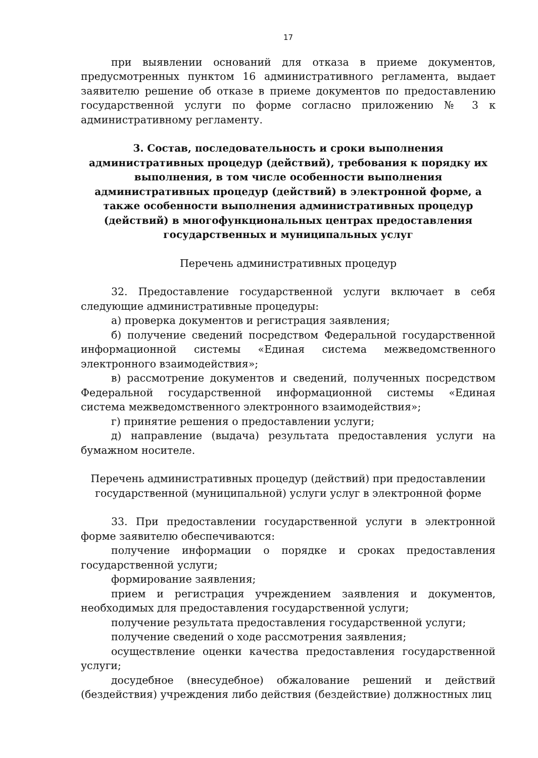17
при выявлении оснований для отказа в приеме документов, предусмотренных пунктом 16 административного регламента, выдает заявителю решение об отказе в приеме документов по предоставлению государственной услуги по форме согласно приложению № 3 к административному регламенту.
3. Состав, последовательность и сроки выполнения административных процедур (действий), требования к порядку их выполнения, в том числе особенности выполнения административных процедур (действий) в электронной форме, а также особенности выполнения административных процедур (действий) в многофункциональных центрах предоставления государственных и муниципальных услуг
Перечень административных процедур
32. Предоставление государственной услуги включает в себя следующие административные процедуры:
а) проверка документов и регистрация заявления;
б) получение сведений посредством Федеральной государственной информационной системы «Единая система межведомственного электронного взаимодействия»;
в) рассмотрение документов и сведений, полученных посредством Федеральной государственной информационной системы «Единая система межведомственного электронного взаимодействия»;
г) принятие решения о предоставлении услуги;
д) направление (выдача) результата предоставления услуги на бумажном носителе.
Перечень административных процедур (действий) при предоставлении государственной (муниципальной) услуги услуг в электронной форме
33. При предоставлении государственной услуги в электронной форме заявителю обеспечиваются:
получение информации о порядке и сроках предоставления государственной услуги;
формирование заявления;
прием и регистрация учреждением заявления и документов, необходимых для предоставления государственной услуги;
получение результата предоставления государственной услуги;
получение сведений о ходе рассмотрения заявления;
осуществление оценки качества предоставления государственной услуги;
досудебное (внесудебное) обжалование решений и действий (бездействия) учреждения либо действия (бездействие) должностных лиц